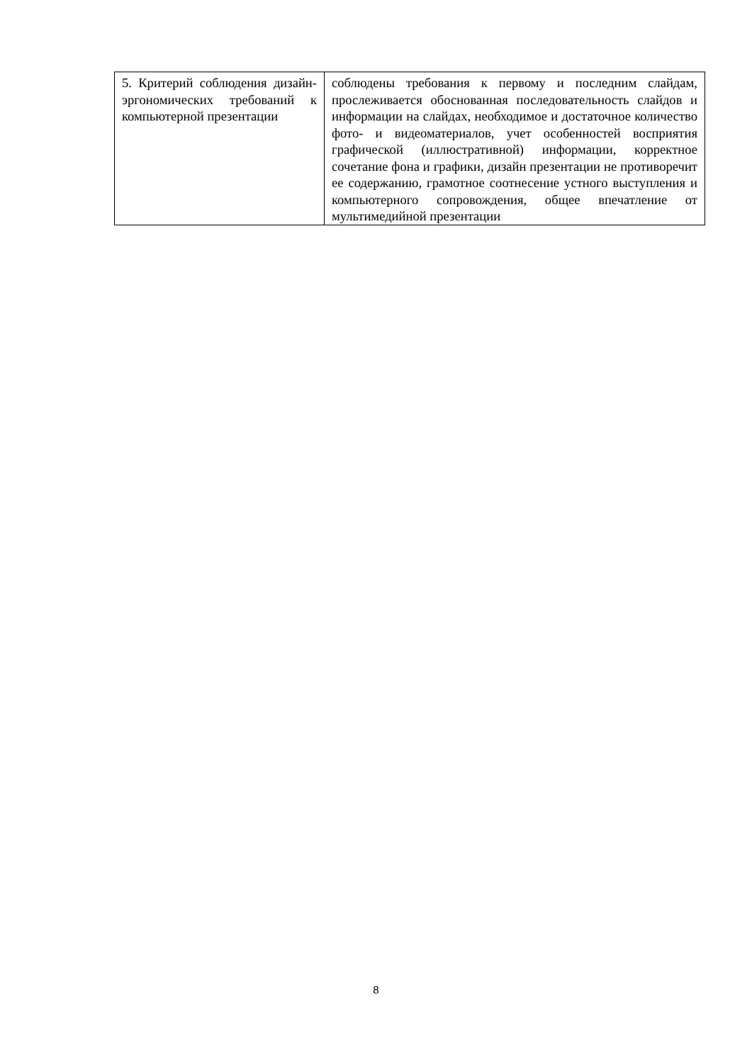| 5. Критерий соблюдения дизайн-эргономических требований к компьютерной презентации | соблюдены требования к первому и последним слайдам, прослеживается обоснованная последовательность слайдов и информации на слайдах, необходимое и достаточное количество фото- и видеоматериалов, учет особенностей восприятия графической (иллюстративной) информации, корректное сочетание фона и графики, дизайн презентации не противоречит ее содержанию, грамотное соотнесение устного выступления и компьютерного сопровождения, общее впечатление от мультимедийной презентации |
8